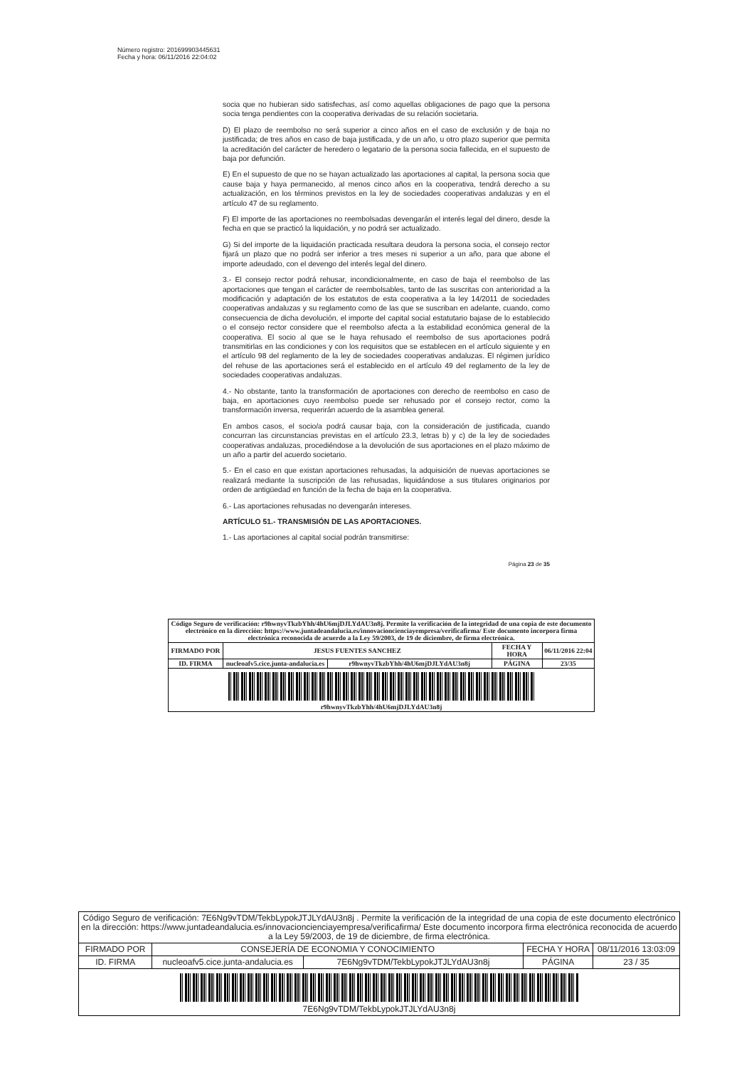Número registro: 201699903445631
Fecha y hora: 06/11/2016 22:04:02
socia que no hubieran sido satisfechas, así como aquellas obligaciones de pago que la persona socia tenga pendientes con la cooperativa derivadas de su relación societaria.
D) El plazo de reembolso no será superior a cinco años en el caso de exclusión y de baja no justificada; de tres años en caso de baja justificada, y de un año, u otro plazo superior que permita la acreditación del carácter de heredero o legatario de la persona socia fallecida, en el supuesto de baja por defunción.
E) En el supuesto de que no se hayan actualizado las aportaciones al capital, la persona socia que cause baja y haya permanecido, al menos cinco años en la cooperativa, tendrá derecho a su actualización, en los términos previstos en la ley de sociedades cooperativas andaluzas y en el artículo 47 de su reglamento.
F) El importe de las aportaciones no reembolsadas devengarán el interés legal del dinero, desde la fecha en que se practicó la liquidación, y no podrá ser actualizado.
G) Si del importe de la liquidación practicada resultara deudora la persona socia, el consejo rector fijará un plazo que no podrá ser inferior a tres meses ni superior a un año, para que abone el importe adeudado, con el devengo del interés legal del dinero.
3.- El consejo rector podrá rehusar, incondicionalmente, en caso de baja el reembolso de las aportaciones que tengan el carácter de reembolsables, tanto de las suscritas con anterioridad a la modificación y adaptación de los estatutos de esta cooperativa a la ley 14/2011 de sociedades cooperativas andaluzas y su reglamento como de las que se suscriban en adelante, cuando, como consecuencia de dicha devolución, el importe del capital social estatutario bajase de lo establecido o el consejo rector considere que el reembolso afecta a la estabilidad económica general de la cooperativa. El socio al que se le haya rehusado el reembolso de sus aportaciones podrá transmitirlas en las condiciones y con los requisitos que se establecen en el artículo siguiente y en el artículo 98 del reglamento de la ley de sociedades cooperativas andaluzas. El régimen jurídico del rehuse de las aportaciones será el establecido en el artículo 49 del reglamento de la ley de sociedades cooperativas andaluzas.
4.- No obstante, tanto la transformación de aportaciones con derecho de reembolso en caso de baja, en aportaciones cuyo reembolso puede ser rehusado por el consejo rector, como la transformación inversa, requerirán acuerdo de la asamblea general.
En ambos casos, el socio/a podrá causar baja, con la consideración de justificada, cuando concurran las circunstancias previstas en el artículo 23.3, letras b) y c) de la ley de sociedades cooperativas andaluzas, procediéndose a la devolución de sus aportaciones en el plazo máximo de un año a partir del acuerdo societario.
5.- En el caso en que existan aportaciones rehusadas, la adquisición de nuevas aportaciones se realizará mediante la suscripción de las rehusadas, liquidándose a sus titulares originarios por orden de antigüedad en función de la fecha de baja en la cooperativa.
6.- Las aportaciones rehusadas no devengarán intereses.
ARTÍCULO 51.- TRANSMISIÓN DE LAS APORTACIONES.
1.- Las aportaciones al capital social podrán transmitirse:
Página 23 de 35
| Código Seguro de verificación: r9hwnyvTkzbYhh/4hU6mjDJLYdAU3n8j. Permite la verificación de la integridad de una copia de este documento electrónico en la dirección: https://www.juntadeandalucia.es/innovacioncienciayempresa/verificafirma/ Este documento incorpora firma electrónica reconocida de acuerdo a la Ley 59/2003, de 19 de diciembre, de firma electrónica. | | | | |
| FIRMADO POR | JESUS FUENTES SANCHEZ | | FECHA Y HORA | 06/11/2016 22:04 |
| ID. FIRMA | nucleoafv5.cice.junta-andalucia.es | r9hwnyvTkzbYhh/4hU6mjDJLYdAU3n8j | PÁGINA | 23/35 |
| r9hwnyvTkzbYhh/4hU6mjDJLYdAU3n8j | | | | |
| Código Seguro de verificación: 7E6Ng9vTDM/TekbLypokJTJLYdAU3n8j . Permite la verificación de la integridad de una copia de este documento electrónico en la dirección: https://www.juntadeandalucia.es/innovacioncienciayempresa/verificafirma/ Este documento incorpora firma electrónica reconocida de acuerdo a la Ley 59/2003, de 19 de diciembre, de firma electrónica. | | | | |
| FIRMADO POR | CONSEJERÍA DE ECONOMIA Y CONOCIMIENTO | | FECHA Y HORA | 08/11/2016 13:03:09 |
| ID. FIRMA | nucleoafv5.cice.junta-andalucia.es | 7E6Ng9vTDM/TekbLypokJTJLYdAU3n8j | PÁGINA | 23 / 35 |
| 7E6Ng9vTDM/TekbLypokJTJLYdAU3n8j | | | | |